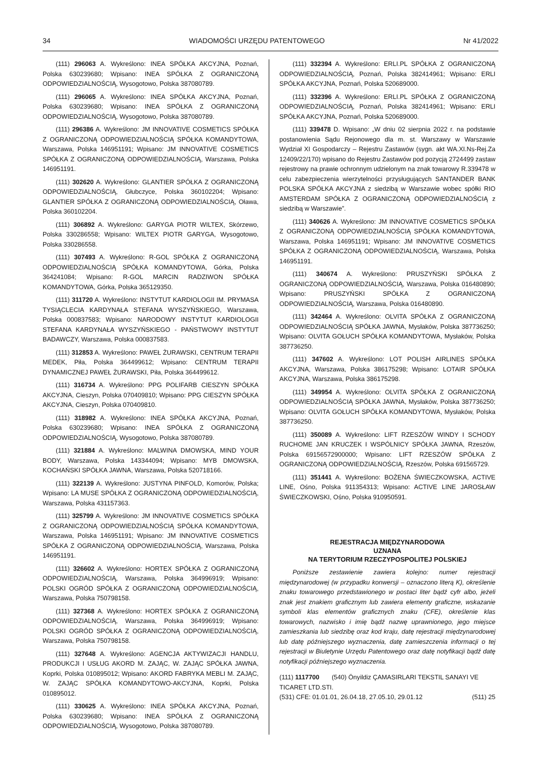34 WIADOMOŚCI URZĘDU PATENTOWEGO Nr 41/2022
(111) 296063 A. Wykreślono: INEA SPÓŁKA AKCYJNA, Poznań, Polska 630239680; Wpisano: INEA SPÓŁKA Z OGRANICZONĄ ODPOWIEDZIALNOŚCIĄ, Wysogotowo, Polska 387080789.
(111) 296065 A. Wykreślono: INEA SPÓŁKA AKCYJNA, Poznań, Polska 630239680; Wpisano: INEA SPÓŁKA Z OGRANICZONĄ ODPOWIEDZIALNOŚCIĄ, Wysogotowo, Polska 387080789.
(111) 296386 A. Wykreślono: JM INNOVATIVE COSMETICS SPÓŁKA Z OGRANICZONĄ ODPOWIEDZIALNOŚCIĄ SPÓŁKA KOMANDYTOWA, Warszawa, Polska 146951191; Wpisano: JM INNOVATIVE COSMETICS SPÓŁKA Z OGRANICZONĄ ODPOWIEDZIALNOŚCIĄ, Warszawa, Polska 146951191.
(111) 302620 A. Wykreślono: GLANTIER SPÓŁKA Z OGRANICZONĄ ODPOWIEDZIALNOŚCIĄ, Głubczyce, Polska 360102204; Wpisano: GLANTIER SPÓŁKA Z OGRANICZONĄ ODPOWIEDZIALNOŚCIĄ, Oława, Polska 360102204.
(111) 306892 A. Wykreślono: GARYGA PIOTR WILTEX, Skórzewo, Polska 330286558; Wpisano: WILTEX PIOTR GARYGA, Wysogotowo, Polska 330286558.
(111) 307493 A. Wykreślono: R-GOL SPÓŁKA Z OGRANICZONĄ ODPOWIEDZIALNOŚCIĄ SPÓŁKA KOMANDYTOWA, Górka, Polska 364241084; Wpisano: R-GOL MARCIN RADZIWON SPÓŁKA KOMANDYTOWA, Górka, Polska 365129350.
(111) 311720 A. Wykreślono: INSTYTUT KARDIOLOGII IM. PRYMASA TYSIĄCLECIA KARDYNAŁA STEFANA WYSZYŃSKIEGO, Warszawa, Polska 000837583; Wpisano: NARODOWY INSTYTUT KARDIOLOGII STEFANA KARDYNAŁA WYSZYŃSKIEGO - PAŃSTWOWY INSTYTUT BADAWCZY, Warszawa, Polska 000837583.
(111) 312853 A. Wykreślono: PAWEŁ ŻURAWSKI, CENTRUM TERAPII MEDEK, Piła, Polska 364499612; Wpisano: CENTRUM TERAPII DYNAMICZNEJ PAWEŁ ŻURAWSKI, Piła, Polska 364499612.
(111) 316734 A. Wykreślono: PPG POLIFARB CIESZYN SPÓŁKA AKCYJNA, Cieszyn, Polska 070409810; Wpisano: PPG CIESZYN SPÓŁKA AKCYJNA, Cieszyn, Polska 070409810.
(111) 318982 A. Wykreślono: INEA SPÓŁKA AKCYJNA, Poznań, Polska 630239680; Wpisano: INEA SPÓŁKA Z OGRANICZONĄ ODPOWIEDZIALNOŚCIĄ, Wysogotowo, Polska 387080789.
(111) 321884 A. Wykreślono: MALWINA DMOWSKA, MIND YOUR BODY, Warszawa, Polska 143344094; Wpisano: MYB DMOWSKA, KOCHAŃSKI SPÓŁKA JAWNA, Warszawa, Polska 520718166.
(111) 322139 A. Wykreślono: JUSTYNA PINFOLD, Komorów, Polska; Wpisano: LA MUSE SPÓŁKA Z OGRANICZONĄ ODPOWIEDZIALNOŚCIĄ, Warszawa, Polska 431157363.
(111) 325799 A. Wykreślono: JM INNOVATIVE COSMETICS SPÓŁKA Z OGRANICZONĄ ODPOWIEDZIALNOŚCIĄ SPÓŁKA KOMANDYTOWA, Warszawa, Polska 146951191; Wpisano: JM INNOVATIVE COSMETICS SPÓŁKA Z OGRANICZONĄ ODPOWIEDZIALNOŚCIĄ, Warszawa, Polska 146951191.
(111) 326602 A. Wykreślono: HORTEX SPÓŁKA Z OGRANICZONĄ ODPOWIEDZIALNOŚCIĄ, Warszawa, Polska 364996919; Wpisano: POLSKI OGRÓD SPÓŁKA Z OGRANICZONĄ ODPOWIEDZIALNOŚCIĄ, Warszawa, Polska 750798158.
(111) 327368 A. Wykreślono: HORTEX SPÓŁKA Z OGRANICZONĄ ODPOWIEDZIALNOŚCIĄ, Warszawa, Polska 364996919; Wpisano: POLSKI OGRÓD SPÓŁKA Z OGRANICZONĄ ODPOWIEDZIALNOŚCIĄ, Warszawa, Polska 750798158.
(111) 327648 A. Wykreślono: AGENCJA AKTYWIZACJI HANDLU, PRODUKCJI I USŁUG AKORD M. ZAJĄC, W. ZAJĄC SPÓŁKA JAWNA, Koprki, Polska 010895012; Wpisano: AKORD FABRYKA MEBLI M. ZAJĄC, W. ZAJĄC SPÓŁKA KOMANDYTOWO-AKCYJNA, Koprki, Polska 010895012.
(111) 330625 A. Wykreślono: INEA SPÓŁKA AKCYJNA, Poznań, Polska 630239680; Wpisano: INEA SPÓŁKA Z OGRANICZONĄ ODPOWIEDZIALNOŚCIĄ, Wysogotowo, Polska 387080789.
(111) 332394 A. Wykreślono: ERLI.PL SPÓŁKA Z OGRANICZONĄ ODPOWIEDZIALNOŚCIĄ, Poznań, Polska 382414961; Wpisano: ERLI SPÓŁKA AKCYJNA, Poznań, Polska 520689000.
(111) 332396 A. Wykreślono: ERLI.PL SPÓŁKA Z OGRANICZONĄ ODPOWIEDZIALNOŚCIĄ, Poznań, Polska 382414961; Wpisano: ERLI SPÓŁKA AKCYJNA, Poznań, Polska 520689000.
(111) 339478 D. Wpisano: „W dniu 02 sierpnia 2022 r. na podstawie postanowienia Sądu Rejonowego dla m. st. Warszawy w Warszawie Wydział XI Gospodarczy – Rejestru Zastawów (sygn. akt WA.XI.Ns-Rej.Za 12409/22/170) wpisano do Rejestru Zastawów pod pozycją 2724499 zastaw rejestrowy na prawie ochronnym udzielonym na znak towarowy R.339478 w celu zabezpieczenia wierzytelności przysługujących SANTANDER BANK POLSKA SPÓŁKA AKCYJNA z siedzibą w Warszawie wobec spółki RIO AMSTERDAM SPÓŁKA Z OGRANICZONĄ ODPOWIEDZIALNOŚCIĄ z siedzibą w Warszawie”.
(111) 340626 A. Wykreślono: JM INNOVATIVE COSMETICS SPÓŁKA Z OGRANICZONĄ ODPOWIEDZIALNOŚCIĄ SPÓŁKA KOMANDYTOWA, Warszawa, Polska 146951191; Wpisano: JM INNOVATIVE COSMETICS SPÓŁKA Z OGRANICZONĄ ODPOWIEDZIALNOŚCIĄ, Warszawa, Polska 146951191.
(111) 340674 A. Wykreślono: PRUSZYŃSKI SPÓŁKA Z OGRANICZONĄ ODPOWIEDZIALNOŚCIĄ, Warszawa, Polska 016480890; Wpisano: PRUSZYŃSKI SPÓŁKA Z OGRANICZONĄ ODPOWIEDZIALNOŚCIĄ, Warszawa, Polska 016480890.
(111) 342464 A. Wykreślono: OLVITA SPÓŁKA Z OGRANICZONĄ ODPOWIEDZIALNOŚCIĄ SPÓŁKA JAWNA, Mysłaków, Polska 387736250; Wpisano: OLVITA GOŁUCH SPÓŁKA KOMANDYTOWA, Mysłaków, Polska 387736250.
(111) 347602 A. Wykreślono: LOT POLISH AIRLINES SPÓŁKA AKCYJNA, Warszawa, Polska 386175298; Wpisano: LOTAIR SPÓŁKA AKCYJNA, Warszawa, Polska 386175298.
(111) 349954 A. Wykreślono: OLVITA SPÓŁKA Z OGRANICZONĄ ODPOWIEDZIALNOŚCIĄ SPÓŁKA JAWNA, Mysłaków, Polska 387736250; Wpisano: OLVITA GOŁUCH SPÓŁKA KOMANDYTOWA, Mysłaków, Polska 387736250.
(111) 350089 A. Wykreślono: LIFT RZESZÓW WINDY I SCHODY RUCHOME JAN KRUCZEK I WSPÓLNICY SPÓŁKA JAWNA, Rzeszów, Polska 69156572900000; Wpisano: LIFT RZESZÓW SPÓŁKA Z OGRANICZONĄ ODPOWIEDZIALNOŚCIĄ, Rzeszów, Polska 691565729.
(111) 351441 A. Wykreślono: BOŻENA ŚWIECZKOWSKA, ACTIVE LINE, Ośno, Polska 911354313; Wpisano: ACTIVE LINE JAROSŁAW ŚWIECZKOWSKI, Ośno, Polska 910950591.
REJESTRACJA MIĘDZYNARODOWA
UZNANA
NA TERYTORIUM RZECZYPOSPOLITEJ POLSKIEJ
Poniższe zestawienie zawiera kolejno: numer rejestracji międzynarodowej (w przypadku konwersji – oznaczono literą K), określenie znaku towarowego przedstawionego w postaci liter bądź cyfr albo, jeżeli znak jest znakiem graficznym lub zawiera elementy graficzne, wskazanie symboli klas elementów graficznych znaku (CFE), określenie klas towarowych, nazwisko i imię bądź nazwę uprawnionego, jego miejsce zamieszkania lub siedzibę oraz kod kraju, datę rejestracji międzynarodowej lub datę późniejszego wyznaczenia, datę zamieszczenia informacji o tej rejestracji w Biuletynie Urzędu Patentowego oraz datę notyfikacji bądź datę notyfikacji późniejszego wyznaczenia.
(111) 1117700 (540) Önyildiz ÇAMASIRLARI TEKSTIL SANAYI VE TICARET LTD.STI.
(531) CFE: 01.01.01, 26.04.18, 27.05.10, 29.01.12 (511) 25